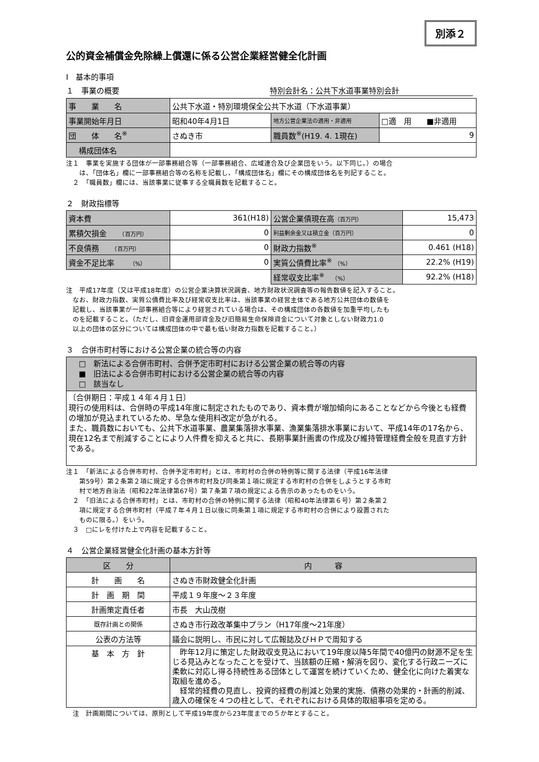別添２
公的資金補償金免除繰上償還に係る公営企業経営健全化計画
Ⅰ　基本的事項
１　事業の概要 特別会計名：公共下水道事業特別会計
| 事 業 名 | 公共下水道・特別環境保全公共下水道（下水道事業） | | |
| 事業開始年月日 | 昭和40年4月1日 | 地方公営企業法の適用・非適用 | □適 用 ■非適用 |
| 団 体 名<sup>※</sup> | さぬき市 | 職員数<sup>※</sup>(H19. 4. 1現在) | 9 |
| 構成団体名 | | | |
注１　事業を実施する団体が一部事務組合等（一部事務組合、広域連合及び企業団をいう。以下同じ。）の場合
　　は、「団体名」欄に一部事務組合等の名称を記載し、「構成団体名」欄にその構成団体名を列記すること。
　２　「職員数」欄には、当該事業に従事する全職員数を記載すること。
２　財政指標等
| 資本費 | 361(H18) | 公営企業債現在高 （百万円） | 15,473 |
| 累積欠損金 （百万円） | 0 | 利益剰余金又は積立金（百万円） | 0 |
| 不良債務 （百万円） | 0 | 財政力指数<sup>※</sup> | 0.461 (H18) |
| 資金不足比率 （%） | 0 | 実質公債費比率<sup>※</sup> （%） | 22.2% (H19) |
| | | 経常収支比率<sup>※</sup> （%） | 92.2% (H18) |
注　平成17年度（又は平成18年度）の公営企業決算状況調査、地方財政状況調査等の報告数値を記入すること。
　なお、財政力指数、実質公債費比率及び経常収支比率は、当該事業の経営主体である地方公共団体の数値を
　記載し、当該事業が一部事務組合等により経営されている場合は、その構成団体の各数値を加重平均したも
　のを記載すること。（ただし、旧資金運用部資金及び旧簡易生命保険資金について対象としない財政力1.0
　以上の団体の区分については構成団体の中で最も低い財政力指数を記載すること。）
３　合併市町村等における公営企業の統合等の内容
| □ 新法による合併市町村、合併予定市町村における公営企業の統合等の内容 ■ 旧法による合併市町村における公営企業の統合等の内容 □ 該当なし |
| 〔合併期日：平成１４年４月１日〕 現行の使用料は、合併時の平成14年度に制定されたものであり、資本費が増加傾向にあることなどから今後とも経費の増加が見込まれているため、早急な使用料改定が急がれる。 また、職員数においても、公共下水道事業、農業集落排水事業、漁業集落排水事業において、平成14年の17名から、現在12名まで削減することにより人件費を抑えると共に、長期事業計画書の作成及び維持管理経費全般を見直す方針である。 |
注１　「新法による合併市町村、合併予定市町村」とは、市町村の合併の特例等に関する法律（平成16年法律
　　第59号）第２条第２項に規定する合併市町村及び同条第１項に規定する市町村の合併をしようとする市町
　　村で地方自治法（昭和22年法律第67号）第７条第７項の規定による告示のあったものをいう。
　２　「旧法による合併市町村」とは、市町村の合併の特例に関する法律（昭和40年法律第６号）第２条第２
　　項に規定する合併市町村（平成７年４月１日以後に同条第１項に規定する市町村の合併により設置された
　　ものに限る。）をいう。
　３　□にレを付けた上で内容を記載すること。
４　公営企業経営健全化計画の基本方針等
| 区 分 | 内 容 |
| 計 画 名 | さぬき市財政健全化計画 |
| 計 画 期 間 | 平成１９年度～２３年度 |
| 計画策定責任者 | 市長 大山茂樹 |
| 既存計画との関係 | さぬき市行政改革集中プラン（H17年度～21年度） |
| 公表の方法等 | 議会に説明し、市民に対して広報誌及びＨＰで周知する |
| 基 本 方 針 | 昨年12月に策定した財政収支見込において19年度以降5年間で40億円の財源不足を生じる見込みとなったことを受けて、当該額の圧縮・解消を図り、変化する行政ニーズに柔軟に対応し得る持続性ある団体として運営を続けていくため、健全化に向けた着実な取組を進める。 経常的経費の見直し、投資的経費の削減と効果的実施、債務の効果的・計画的削減、歳入の確保を４つの柱として、それぞれにおける具体的取組事項を定める。 |
　注　計画期間については、原則として平成19年度から23年度までの５か年とすること。